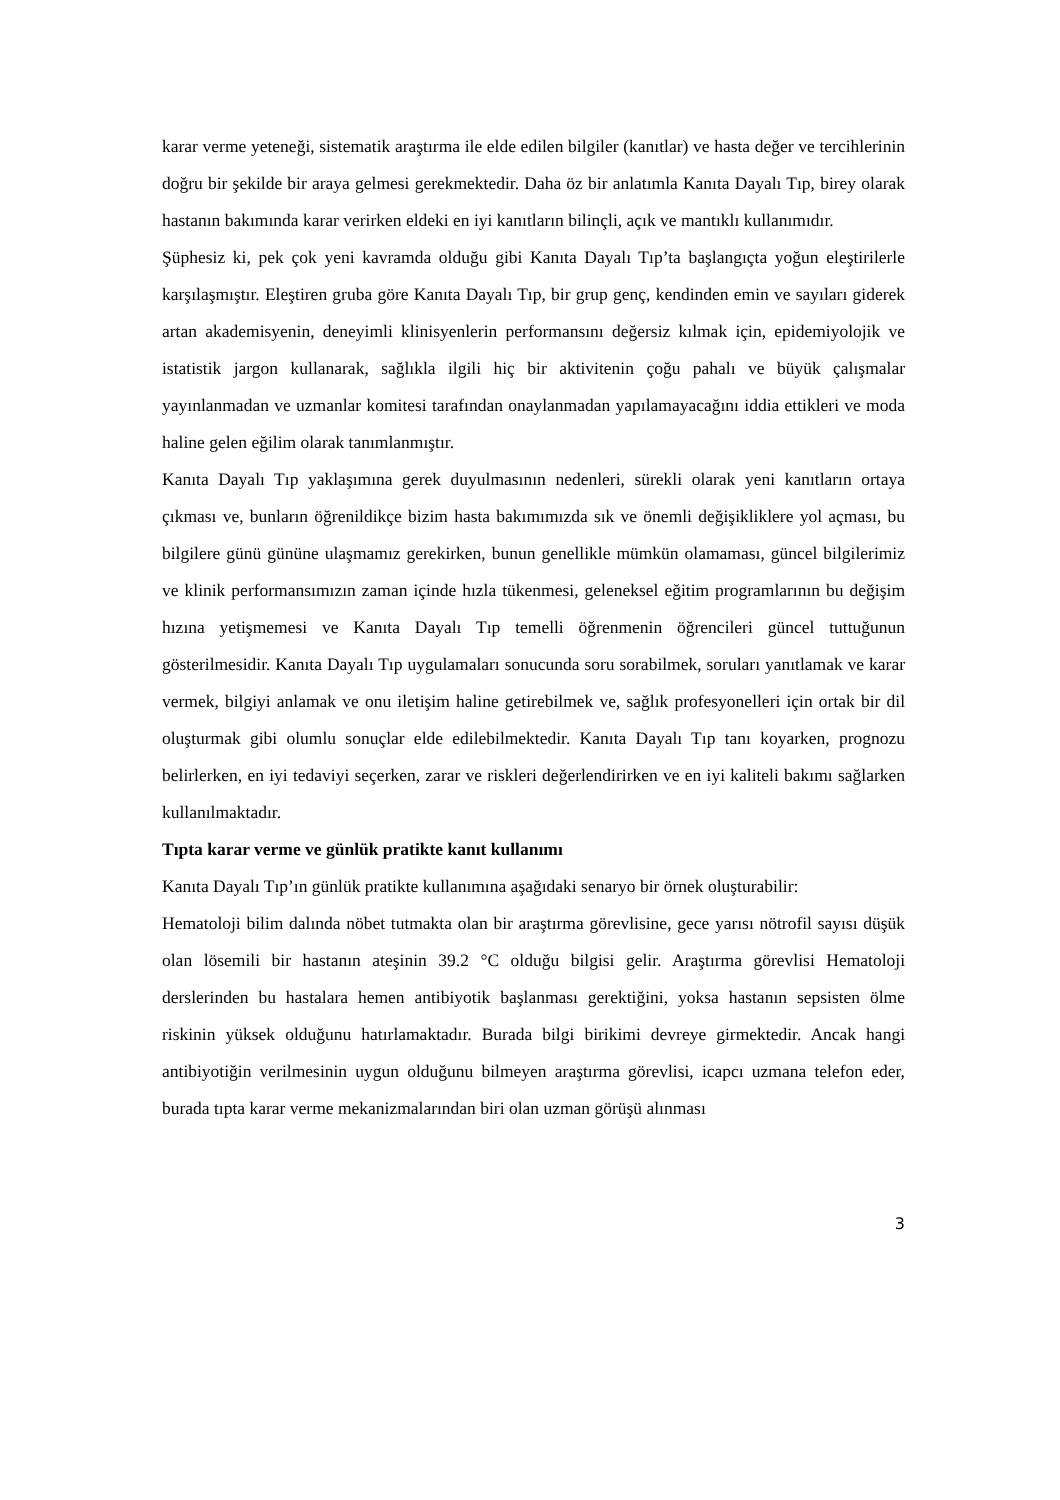karar verme yeteneği, sistematik araştırma ile elde edilen bilgiler (kanıtlar) ve hasta değer ve tercihlerinin doğru bir şekilde bir araya gelmesi gerekmektedir. Daha öz bir anlatımla Kanıta Dayalı Tıp, birey olarak hastanın bakımında karar verirken eldeki en iyi kanıtların bilinçli, açık ve mantıklı kullanımıdır.
Şüphesiz ki, pek çok yeni kavramda olduğu gibi Kanıta Dayalı Tıp’ta başlangıçta yoğun eleştirilerle karşılaşmıştır. Eleştiren gruba göre Kanıta Dayalı Tıp, bir grup genç, kendinden emin ve sayıları giderek artan akademisyenin, deneyimli klinisyenlerin performansını değersiz kılmak için, epidemiyolojik ve istatistik jargon kullanarak, sağlıkla ilgili hiç bir aktivitenin çoğu pahalı ve büyük çalışmalar yayınlanmadan ve uzmanlar komitesi tarafından onaylanmadan yapılamayacağını iddia ettikleri ve moda haline gelen eğilim olarak tanımlanmıştır.
Kanıta Dayalı Tıp yaklaşımına gerek duyulmasının nedenleri, sürekli olarak yeni kanıtların ortaya çıkması ve, bunların öğrenildikçe bizim hasta bakımımızda sık ve önemli değişikliklere yol açması, bu bilgilere günü gününe ulaşmamız gerekirken, bunun genellikle mümkün olamaması, güncel bilgilerimiz ve klinik performansımızın zaman içinde hızla tükenmesi, geleneksel eğitim programlarının bu değişim hızına yetişmemesi ve Kanıta Dayalı Tıp temelli öğrenmenin öğrencileri güncel tuttuğunun gösterilmesidir. Kanıta Dayalı Tıp uygulamaları sonucunda soru sorabilmek, soruları yanıtlamak ve karar vermek, bilgiyi anlamak ve onu iletişim haline getirebilmek ve, sağlık profesyonelleri için ortak bir dil oluşturmak gibi olumlu sonuçlar elde edilebilmektedir. Kanıta Dayalı Tıp tanı koyarken, prognozu belirlerken, en iyi tedaviyi seçerken, zarar ve riskleri değerlendirirken ve en iyi kaliteli bakımı sağlarken kullanılmaktadır.
Tıpta karar verme ve günlük pratikte kanıt kullanımı
Kanıta Dayalı Tıp’ın günlük pratikte kullanımına aşağıdaki senaryo bir örnek oluşturabilir:
Hematoloji bilim dalında nöbet tutmakta olan bir araştırma görevlisine, gece yarısı nötrofil sayısı düşük olan lösemili bir hastanın ateşinin 39.2 °C olduğu bilgisi gelir. Araştırma görevlisi Hematoloji derslerinden bu hastalara hemen antibiyotik başlanması gerektiğini, yoksa hastanın sepsisten ölme riskinin yüksek olduğunu hatırlamaktadır. Burada bilgi birikimi devreye girmektedir. Ancak hangi antibiyotiğin verilmesinin uygun olduğunu bilmeyen araştırma görevlisi, icapcı uzmana telefon eder, burada tıpta karar verme mekanizmalarından biri olan uzman görüşü alınması
3